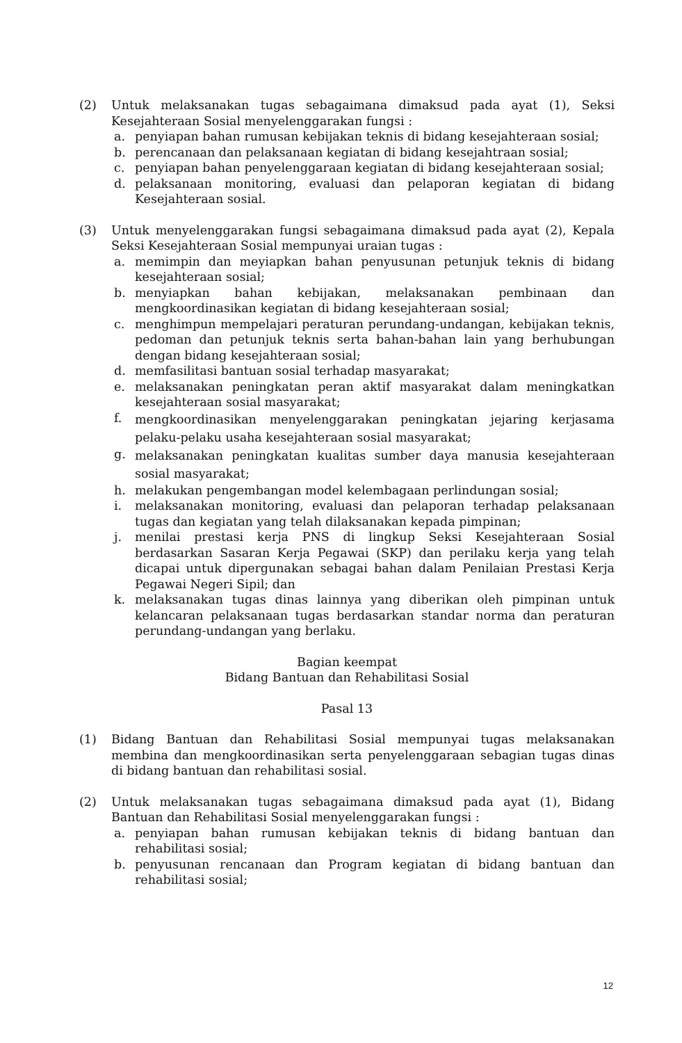(2) Untuk melaksanakan tugas sebagaimana dimaksud pada ayat (1), Seksi Kesejahteraan Sosial menyelenggarakan fungsi :
a. penyiapan bahan rumusan kebijakan teknis di bidang kesejahteraan sosial;
b. perencanaan dan pelaksanaan kegiatan di bidang kesejahtraan sosial;
c. penyiapan bahan penyelenggaraan kegiatan di bidang kesejahteraan sosial;
d. pelaksanaan monitoring, evaluasi dan pelaporan kegiatan di bidang Kesejahteraan sosial.
(3) Untuk menyelenggarakan fungsi sebagaimana dimaksud pada ayat (2), Kepala Seksi Kesejahteraan Sosial mempunyai uraian tugas :
a. memimpin dan meyiapkan bahan penyusunan petunjuk teknis di bidang kesejahteraan sosial;
b. menyiapkan bahan kebijakan, melaksanakan pembinaan dan mengkoordinasikan kegiatan di bidang kesejahteraan sosial;
c. menghimpun mempelajari peraturan perundang-undangan, kebijakan teknis, pedoman dan petunjuk teknis serta bahan-bahan lain yang berhubungan dengan bidang kesejahteraan sosial;
d. memfasilitasi bantuan sosial terhadap masyarakat;
e. melaksanakan peningkatan peran aktif masyarakat dalam meningkatkan kesejahteraan sosial masyarakat;
f.
mengkoordinasikan menyelenggarakan peningkatan jejaring kerjasama pelaku-pelaku usaha kesejahteraan sosial masyarakat;
g.
melaksanakan peningkatan kualitas sumber daya manusia kesejahteraan sosial masyarakat;
h. melakukan pengembangan model kelembagaan perlindungan sosial;
i. melaksanakan monitoring, evaluasi dan pelaporan terhadap pelaksanaan tugas dan kegiatan yang telah dilaksanakan kepada pimpinan;
j. menilai prestasi kerja PNS di lingkup Seksi Kesejahteraan Sosial berdasarkan Sasaran Kerja Pegawai (SKP) dan perilaku kerja yang telah dicapai untuk dipergunakan sebagai bahan dalam Penilaian Prestasi Kerja Pegawai Negeri Sipil; dan
k. melaksanakan tugas dinas lainnya yang diberikan oleh pimpinan untuk kelancaran pelaksanaan tugas berdasarkan standar norma dan peraturan perundang-undangan yang berlaku.
Bagian keempat
Bidang Bantuan dan Rehabilitasi Sosial
Pasal 13
(1) Bidang Bantuan dan Rehabilitasi Sosial mempunyai tugas melaksanakan membina dan mengkoordinasikan serta penyelenggaraan sebagian tugas dinas di bidang bantuan dan rehabilitasi sosial.
(2) Untuk melaksanakan tugas sebagaimana dimaksud pada ayat (1), Bidang Bantuan dan Rehabilitasi Sosial menyelenggarakan fungsi :
a. penyiapan bahan rumusan kebijakan teknis di bidang bantuan dan rehabilitasi sosial;
b. penyusunan rencanaan dan Program kegiatan di bidang bantuan dan rehabilitasi sosial;
12